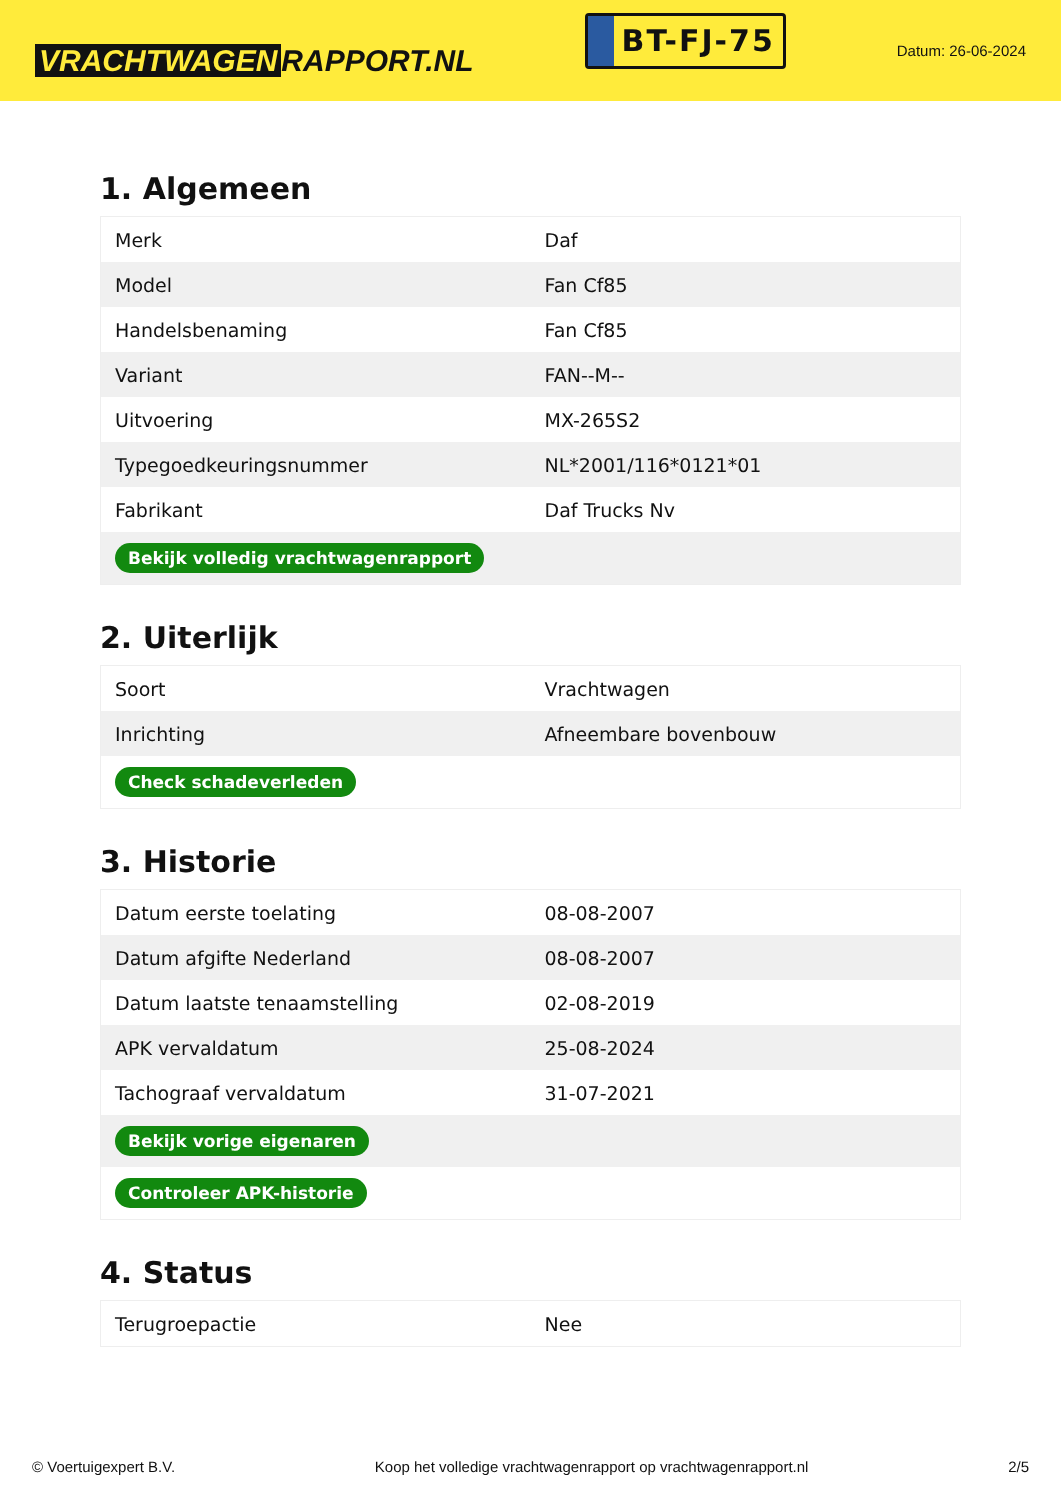VRACHTWAGEN RAPPORT.NL
BT-FJ-75
Datum: 26-06-2024
1. Algemeen
| Merk | Daf |
| Model | Fan Cf85 |
| Handelsbenaming | Fan Cf85 |
| Variant | FAN--M-- |
| Uitvoering | MX-265S2 |
| Typegoedkeuringsnummer | NL*2001/116*0121*01 |
| Fabrikant | Daf Trucks Nv |
| Bekijk volledig vrachtwagenrapport | |
2. Uiterlijk
| Soort | Vrachtwagen |
| Inrichting | Afneembare bovenbouw |
| Check schadeverleden | |
3. Historie
| Datum eerste toelating | 08-08-2007 |
| Datum afgifte Nederland | 08-08-2007 |
| Datum laatste tenaamstelling | 02-08-2019 |
| APK vervaldatum | 25-08-2024 |
| Tachograaf vervaldatum | 31-07-2021 |
| Bekijk vorige eigenaren | |
| Controleer APK-historie | |
4. Status
| Terugroepactie | Nee |
© Voertuigexpert B.V. Koop het volledige vrachtwagenrapport op vrachtwagenrapport.nl 2/5